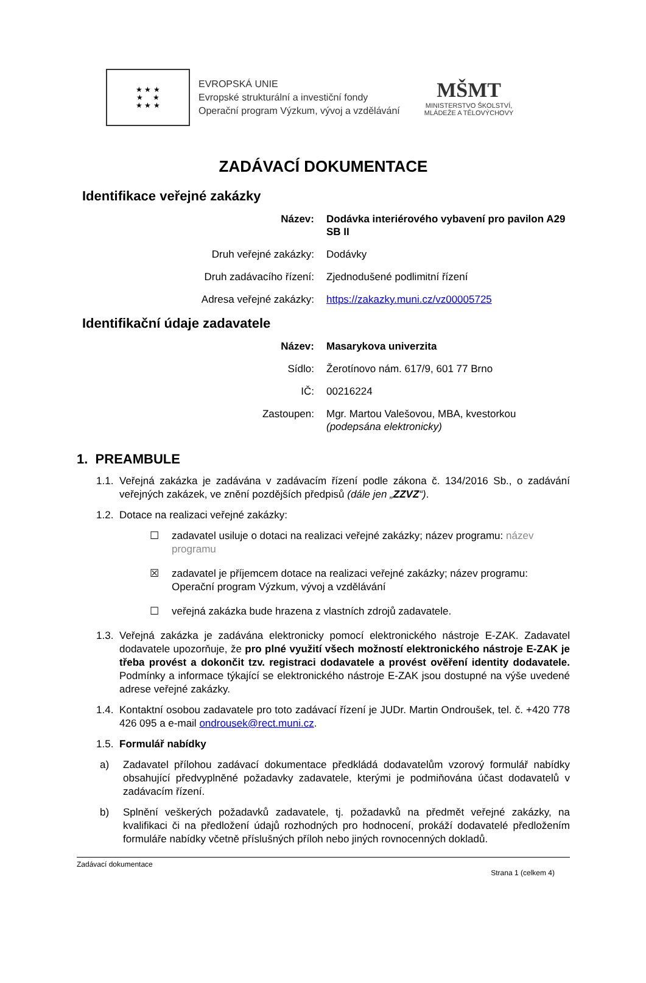★ ★ ★
★ ★
★ ★ ★
EVROPSKÁ UNIE
Evropské strukturální a investiční fondy
Operační program Výzkum, vývoj a vzdělávání
MŠMT
MINISTERSTVO ŠKOLSTVÍ,
MLÁDEŽE A TĚLOVÝCHOVY
ZADÁVACÍ DOKUMENTACE
Identifikace veřejné zakázky
Název: Dodávka interiérového vybavení pro pavilon A29 SB II
Druh veřejné zakázky: Dodávky
Druh zadávacího řízení: Zjednodušené podlimitní řízení
Adresa veřejné zakázky: https://zakazky.muni.cz/vz00005725
Identifikační údaje zadavatele
Název: Masarykova univerzita
Sídlo: Žerotínovo nám. 617/9, 601 77 Brno
IČ: 00216224
Zastoupen: Mgr. Martou Valešovou, MBA, kvestorkou
(podepsána elektronicky)
1. PREAMBULE
1.1. Veřejná zakázka je zadávána v zadávacím řízení podle zákona č. 134/2016 Sb., o zadávání veřejných zakázek, ve znění pozdějších předpisů (dále jen „ZZVZ“).
1.2. Dotace na realizaci veřejné zakázky:
☐ zadavatel usiluje o dotaci na realizaci veřejné zakázky; název programu: název programu
☒ zadavatel je příjemcem dotace na realizaci veřejné zakázky; název programu: Operační program Výzkum, vývoj a vzdělávání
☐ veřejná zakázka bude hrazena z vlastních zdrojů zadavatele.
1.3. Veřejná zakázka je zadávána elektronicky pomocí elektronického nástroje E-ZAK. Zadavatel dodavatele upozorňuje, že pro plné využití všech možností elektronického nástroje E-ZAK je třeba provést a dokončit tzv. registraci dodavatele a provést ověření identity dodavatele. Podmínky a informace týkající se elektronického nástroje E-ZAK jsou dostupné na výše uvedené adrese veřejné zakázky.
1.4. Kontaktní osobou zadavatele pro toto zadávací řízení je JUDr. Martin Ondroušek, tel. č. +420 778 426 095 a e-mail ondrousek@rect.muni.cz.
1.5. Formulář nabídky
a) Zadavatel přílohou zadávací dokumentace předkládá dodavatelům vzorový formulář nabídky obsahující předvyplněné požadavky zadavatele, kterými je podmiňována účast dodavatelů v zadávacím řízení.
b) Splnění veškerých požadavků zadavatele, tj. požadavků na předmět veřejné zakázky, na kvalifikaci či na předložení údajů rozhodných pro hodnocení, prokáží dodavatelé předložením formuláře nabídky včetně příslušných příloh nebo jiných rovnocenných dokladů.
Zadávací dokumentace
Strana 1 (celkem 4)